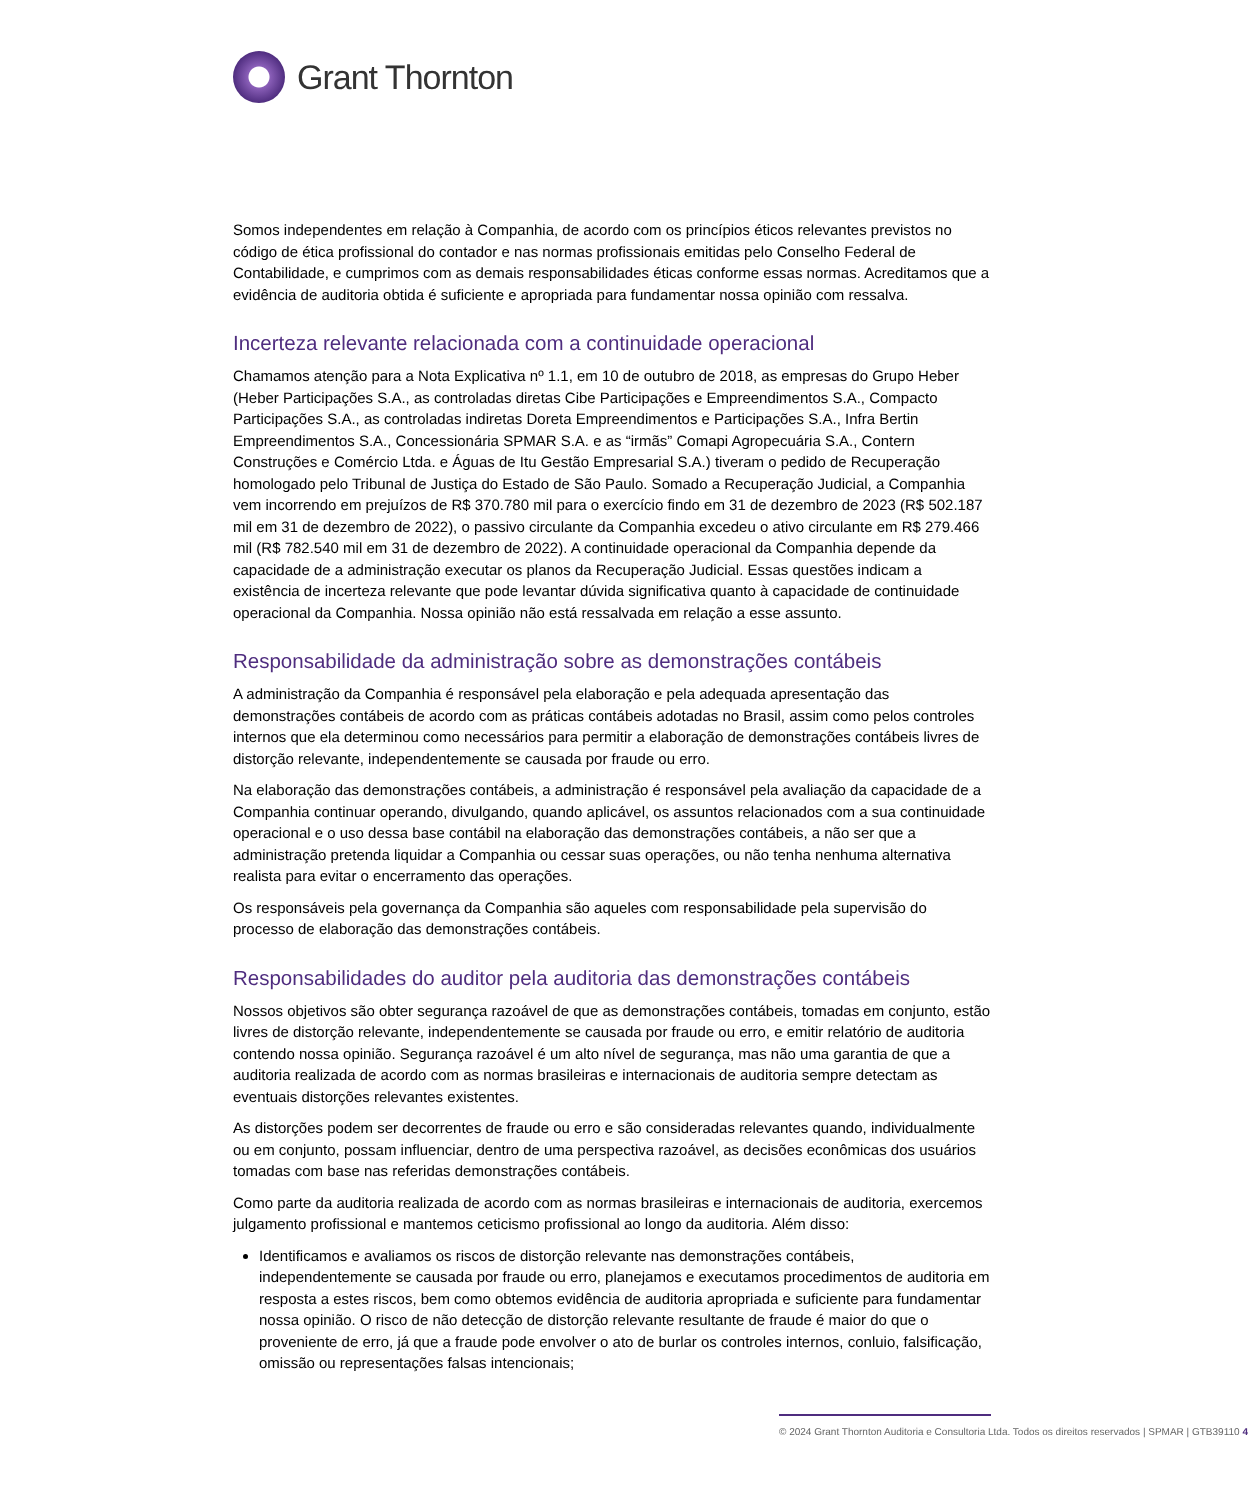Grant Thornton
Somos independentes em relação à Companhia, de acordo com os princípios éticos relevantes previstos no código de ética profissional do contador e nas normas profissionais emitidas pelo Conselho Federal de Contabilidade, e cumprimos com as demais responsabilidades éticas conforme essas normas. Acreditamos que a evidência de auditoria obtida é suficiente e apropriada para fundamentar nossa opinião com ressalva.
Incerteza relevante relacionada com a continuidade operacional
Chamamos atenção para a Nota Explicativa nº 1.1, em 10 de outubro de 2018, as empresas do Grupo Heber (Heber Participações S.A., as controladas diretas Cibe Participações e Empreendimentos S.A., Compacto Participações S.A., as controladas indiretas Doreta Empreendimentos e Participações S.A., Infra Bertin Empreendimentos S.A., Concessionária SPMAR S.A. e as “irmãs” Comapi Agropecuária S.A., Contern Construções e Comércio Ltda. e Águas de Itu Gestão Empresarial S.A.) tiveram o pedido de Recuperação homologado pelo Tribunal de Justiça do Estado de São Paulo. Somado a Recuperação Judicial, a Companhia vem incorrendo em prejuízos de R$ 370.780 mil para o exercício findo em 31 de dezembro de 2023 (R$ 502.187 mil em 31 de dezembro de 2022), o passivo circulante da Companhia excedeu o ativo circulante em R$ 279.466 mil (R$ 782.540 mil em 31 de dezembro de 2022). A continuidade operacional da Companhia depende da capacidade de a administração executar os planos da Recuperação Judicial. Essas questões indicam a existência de incerteza relevante que pode levantar dúvida significativa quanto à capacidade de continuidade operacional da Companhia. Nossa opinião não está ressalvada em relação a esse assunto.
Responsabilidade da administração sobre as demonstrações contábeis
A administração da Companhia é responsável pela elaboração e pela adequada apresentação das demonstrações contábeis de acordo com as práticas contábeis adotadas no Brasil, assim como pelos controles internos que ela determinou como necessários para permitir a elaboração de demonstrações contábeis livres de distorção relevante, independentemente se causada por fraude ou erro.
Na elaboração das demonstrações contábeis, a administração é responsável pela avaliação da capacidade de a Companhia continuar operando, divulgando, quando aplicável, os assuntos relacionados com a sua continuidade operacional e o uso dessa base contábil na elaboração das demonstrações contábeis, a não ser que a administração pretenda liquidar a Companhia ou cessar suas operações, ou não tenha nenhuma alternativa realista para evitar o encerramento das operações.
Os responsáveis pela governança da Companhia são aqueles com responsabilidade pela supervisão do processo de elaboração das demonstrações contábeis.
Responsabilidades do auditor pela auditoria das demonstrações contábeis
Nossos objetivos são obter segurança razoável de que as demonstrações contábeis, tomadas em conjunto, estão livres de distorção relevante, independentemente se causada por fraude ou erro, e emitir relatório de auditoria contendo nossa opinião. Segurança razoável é um alto nível de segurança, mas não uma garantia de que a auditoria realizada de acordo com as normas brasileiras e internacionais de auditoria sempre detectam as eventuais distorções relevantes existentes.
As distorções podem ser decorrentes de fraude ou erro e são consideradas relevantes quando, individualmente ou em conjunto, possam influenciar, dentro de uma perspectiva razoável, as decisões econômicas dos usuários tomadas com base nas referidas demonstrações contábeis.
Como parte da auditoria realizada de acordo com as normas brasileiras e internacionais de auditoria, exercemos julgamento profissional e mantemos ceticismo profissional ao longo da auditoria. Além disso:
Identificamos e avaliamos os riscos de distorção relevante nas demonstrações contábeis, independentemente se causada por fraude ou erro, planejamos e executamos procedimentos de auditoria em resposta a estes riscos, bem como obtemos evidência de auditoria apropriada e suficiente para fundamentar nossa opinião. O risco de não detecção de distorção relevante resultante de fraude é maior do que o proveniente de erro, já que a fraude pode envolver o ato de burlar os controles internos, conluio, falsificação, omissão ou representações falsas intencionais;
© 2024 Grant Thornton Auditoria e Consultoria Ltda. Todos os direitos reservados | SPMAR | GTB39110 4